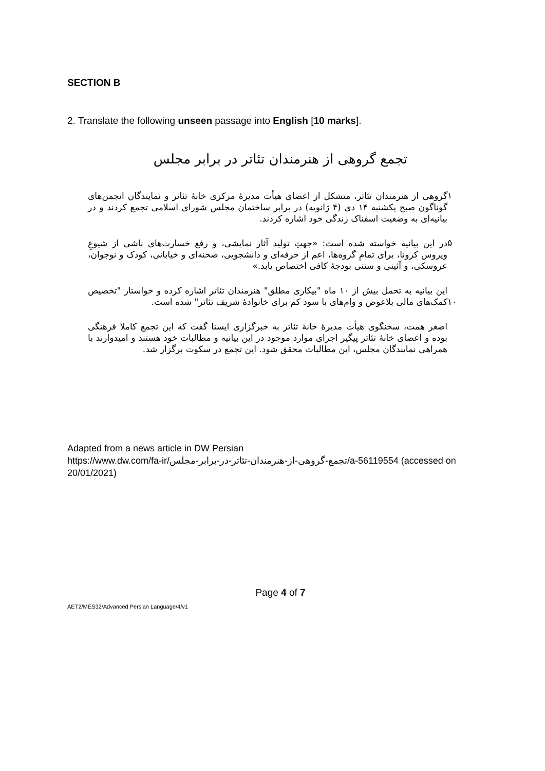SECTION B
2. Translate the following unseen passage into English [10 marks].
تجمع گروهی از هنرمندان تئاتر در برابر مجلس
۱
گروهی از هنرمندان تئاتر، متشکل از اعضای هیأت مدیرهٔ مرکزی خانهٔ تئاتر و نمایندگان انجمن‌های گوناگون صبح یکشنبه ۱۴ دی (۴ ژانویه) در برابر ساختمان مجلس شورای اسلامی تجمع کردند و در بیانیه‌ای به وضعیت اسفناک زندگی خود اشاره کردند.
۵
در این بیانیه خواسته شده است: «جهتِ تولید آثار نمایشی، و رفع خسارت‌های ناشی از شیوعِ ویروس کرونا، برای تمامِ گروه‌ها، اعم از حرفه‌ای و دانشجویی، صحنه‌ای و خیابانی، کودک و نوجوان، عروسکی، و آئینی و سنتی بودجهٔ کافی اختصاص یابد.»
۱۰
این بیانیه به تحمل بیش از ۱۰ ماه "بیکاری مطلق" هنرمندان تئاتر اشاره کرده و خواستار "تخصیص کمک‌های مالی بلاعوض و وام‌های با سود کم برای خانوادهٔ شریف تئاتر" شده است.
اصغر همت، سخنگوی هیأت مدیرهٔ خانهٔ تئاتر به خبرگزاری ایسنا گفت که این تجمع کاملا فرهنگی بوده و اعضای خانهٔ تئاتر پیگیر اجرای موارد موجود در این بیانیه و مطالبات خود هستند و امیدوارند با همراهی نمایندگان مجلس، این مطالبات محقق شود. این تجمع در سکوت برگزار شد.
Adapted from a news article in DW Persian
https://www.dw.com/fa-ir/تجمع-گروهی-از-هنرمندان-تئاتر-در-برابر-مجلس/a-56119554 (accessed on 20/01/2021)
Page 4 of 7
AET2/MES32/Advanced Persian Language/4/v1